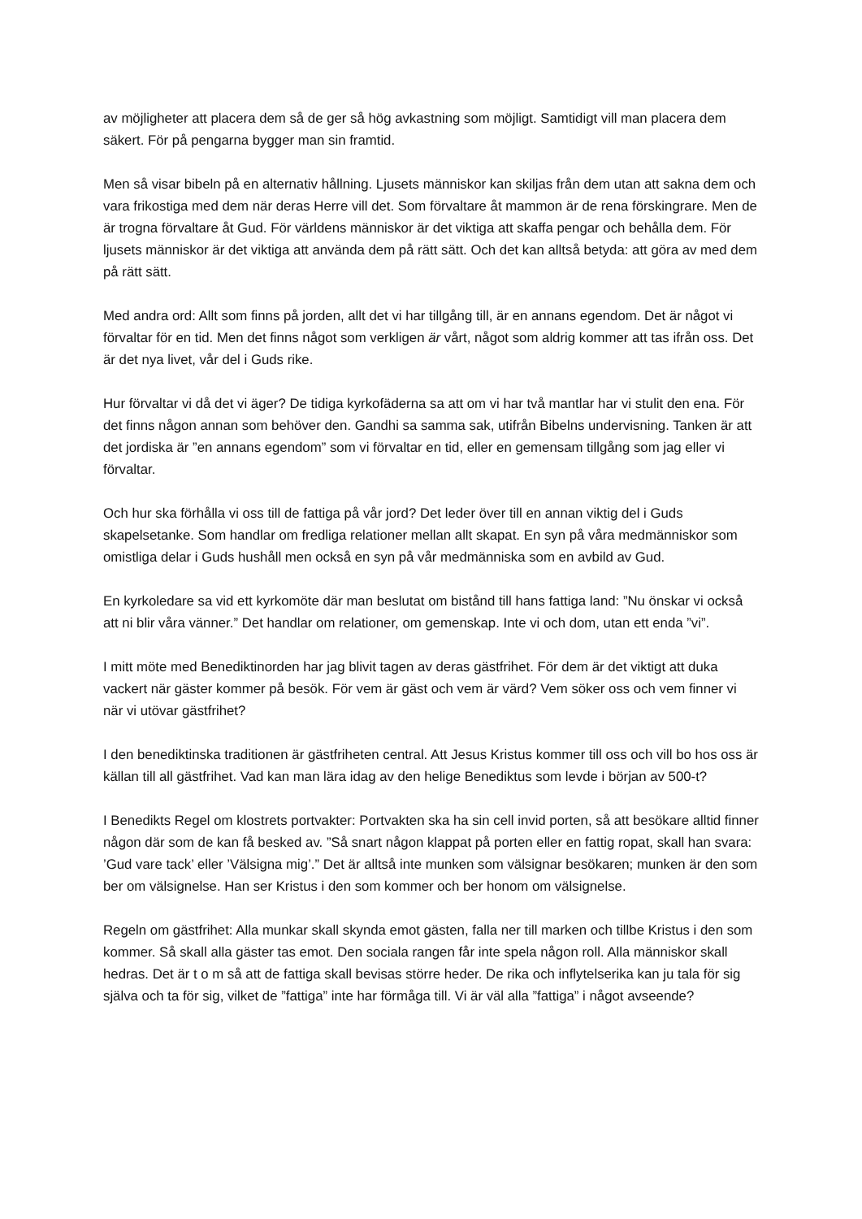av möjligheter att placera dem så de ger så hög avkastning som möjligt. Samtidigt vill man placera dem säkert. För på pengarna bygger man sin framtid.
Men så visar bibeln på en alternativ hållning. Ljusets människor kan skiljas från dem utan att sakna dem och vara frikostiga med dem när deras Herre vill det. Som förvaltare åt mammon är de rena förskingrare. Men de är trogna förvaltare åt Gud. För världens människor är det viktiga att skaffa pengar och behålla dem. För ljusets människor är det viktiga att använda dem på rätt sätt. Och det kan alltså betyda: att göra av med dem på rätt sätt.
Med andra ord: Allt som finns på jorden, allt det vi har tillgång till, är en annans egendom. Det är något vi förvaltar för en tid. Men det finns något som verkligen är vårt, något som aldrig kommer att tas ifrån oss. Det är det nya livet, vår del i Guds rike.
Hur förvaltar vi då det vi äger? De tidiga kyrkofäderna sa att om vi har två mantlar har vi stulit den ena. För det finns någon annan som behöver den. Gandhi sa samma sak, utifrån Bibelns undervisning. Tanken är att det jordiska är ”en annans egendom” som vi förvaltar en tid, eller en gemensam tillgång som jag eller vi förvaltar.
Och hur ska förhålla vi oss till de fattiga på vår jord? Det leder över till en annan viktig del i Guds skapelsetanke. Som handlar om fredliga relationer mellan allt skapat. En syn på våra medmänniskor som omistliga delar i Guds hushåll men också en syn på vår medmänniska som en avbild av Gud.
En kyrkoledare sa vid ett kyrkomöte där man beslutat om bistånd till hans fattiga land: ”Nu önskar vi också att ni blir våra vänner.” Det handlar om relationer, om gemenskap. Inte vi och dom, utan ett enda ”vi”.
I mitt möte med Benediktinorden har jag blivit tagen av deras gästfrihet. För dem är det viktigt att duka vackert när gäster kommer på besök. För vem är gäst och vem är värd? Vem söker oss och vem finner vi när vi utövar gästfrihet?
I den benediktinska traditionen är gästfriheten central. Att Jesus Kristus kommer till oss och vill bo hos oss är källan till all gästfrihet. Vad kan man lära idag av den helige Benediktus som levde i början av 500-t?
I Benedikts Regel om klostrets portvakter: Portvakten ska ha sin cell invid porten, så att besökare alltid finner någon där som de kan få besked av. ”Så snart någon klappat på porten eller en fattig ropat, skall han svara: ’Gud vare tack’ eller ’Välsigna mig’.” Det är alltså inte munken som välsignar besökaren; munken är den som ber om välsignelse. Han ser Kristus i den som kommer och ber honom om välsignelse.
Regeln om gästfrihet: Alla munkar skall skynda emot gästen, falla ner till marken och tillbe Kristus i den som kommer. Så skall alla gäster tas emot. Den sociala rangen får inte spela någon roll. Alla människor skall hedras. Det är t o m så att de fattiga skall bevisas större heder. De rika och inflytelserika kan ju tala för sig själva och ta för sig, vilket de ”fattiga” inte har förmåga till. Vi är väl alla ”fattiga” i något avseende?